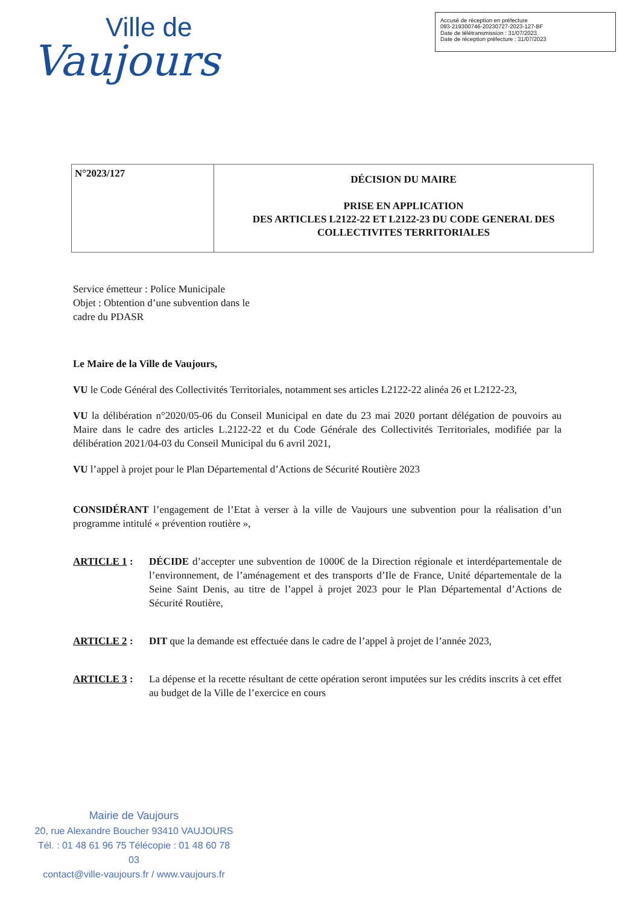Ville de
Vaujours
Accusé de réception en préfecture
093-219300746-20230727-2023-127-BF
Date de télétransmission : 31/07/2023
Date de réception préfecture : 31/07/2023
| N°2023/127 | DÉCISION DU MAIRE PRISE EN APPLICATION DES ARTICLES L2122-22 ET L2122-23 DU CODE GENERAL DES COLLECTIVITES TERRITORIALES |
Service émetteur : Police Municipale
Objet : Obtention d’une subvention dans le
cadre du PDASR
Le Maire de la Ville de Vaujours,
VU le Code Général des Collectivités Territoriales, notamment ses articles L2122-22 alinéa 26 et L2122-23,
VU la délibération n°2020/05-06 du Conseil Municipal en date du 23 mai 2020 portant délégation de pouvoirs au Maire dans le cadre des articles L.2122-22 et du Code Générale des Collectivités Territoriales, modifiée par la délibération 2021/04-03 du Conseil Municipal du 6 avril 2021,
VU l’appel à projet pour le Plan Départemental d’Actions de Sécurité Routière 2023
CONSIDÉRANT l’engagement de l’Etat à verser à la ville de Vaujours une subvention pour la réalisation d’un programme intitulé « prévention routière »,
ARTICLE 1 : DÉCIDE d’accepter une subvention de 1000€ de la Direction régionale et interdépartementale de l’environnement, de l’aménagement et des transports d’Ile de France, Unité départementale de la Seine Saint Denis, au titre de l’appel à projet 2023 pour le Plan Départemental d’Actions de Sécurité Routière,
ARTICLE 2 : DIT que la demande est effectuée dans le cadre de l’appel à projet de l’année 2023,
ARTICLE 3 : La dépense et la recette résultant de cette opération seront imputées sur les crédits inscrits à cet effet au budget de la Ville de l’exercice en cours
Mairie de Vaujours
20, rue Alexandre Boucher 93410 VAUJOURS
Tél. : 01 48 61 96 75 Télécopie : 01 48 60 78 03
contact@ville-vaujours.fr / www.vaujours.fr